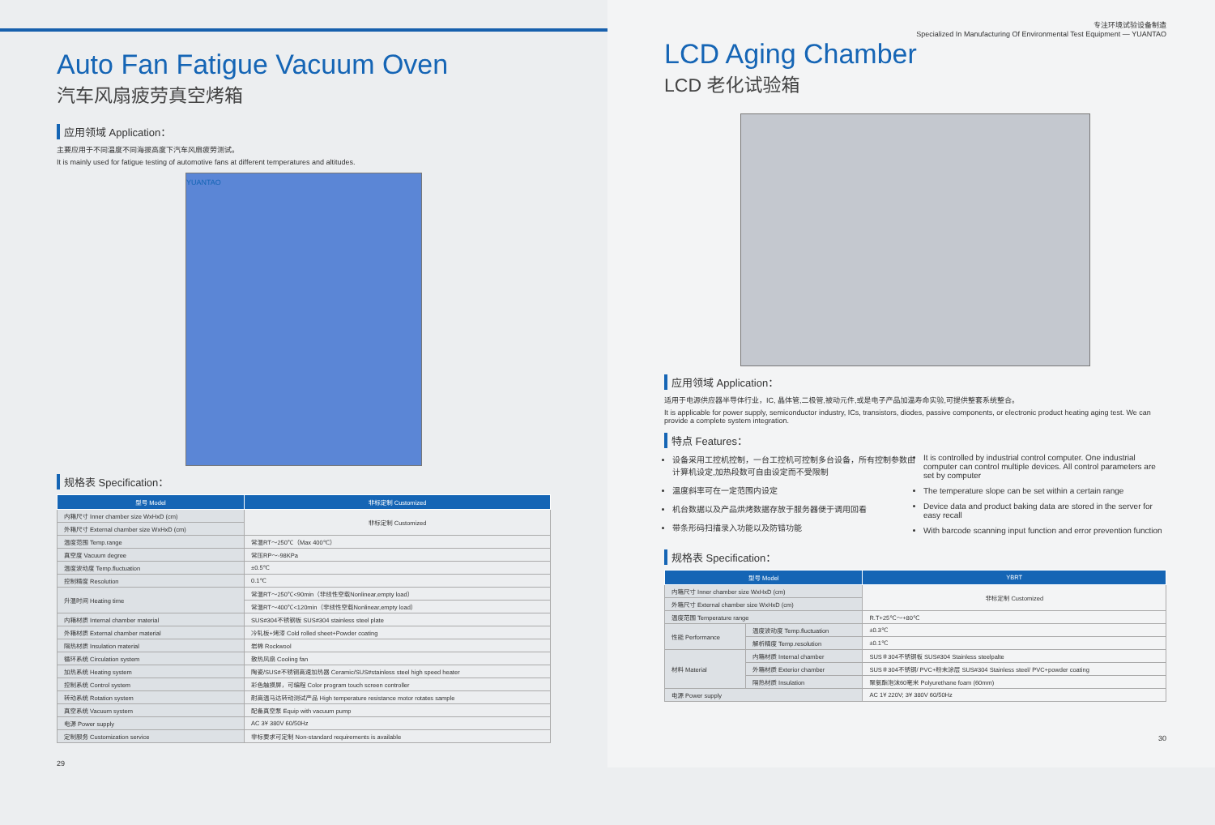Auto Fan Fatigue Vacuum Oven
汽车风扇疲劳真空烤箱
应用领域 Application：
主要应用于不同温度不同海拔高度下汽车风扇疲劳测试。
It is mainly used for fatigue testing of automotive fans at different temperatures and altitudes.
YUANTAO
规格表 Specification：
| 型号 Model | 非标定制 Customized |
| --- | --- |
| 内箱尺寸 Inner chamber size WxHxD (cm) | 非标定制 Customized |
| 外箱尺寸 External chamber size WxHxD (cm) | |
| 温度范围 Temp.range | 常温RT～250℃（Max 400℃） |
| 真空度 Vacuum degree | 常压RP～-98KPa |
| 温度波动度 Temp.fluctuation | ±0.5℃ |
| 控制精度 Resolution | 0.1℃ |
| 升温时间 Heating time | 常温RT～250℃<90min（非线性空载Nonlinear,empty load） |
| | 常温RT～400℃<120min（非线性空载Nonlinear,empty load） |
| 内箱材质 Internal chamber material | SUS#304不锈钢板 SUS#304 stainless steel plate |
| 外箱材质 External chamber material | 冷轧板+烤漆 Cold rolled sheet+Powder coating |
| 隔热材质 Insulation material | 岩棉 Rockwool |
| 循环系统 Circulation system | 散热风扇 Cooling fan |
| 加热系统 Heating system | 陶瓷/SUS#不锈钢高速加热器 Ceramic/SUS#stainless steel high speed heater |
| 控制系统 Control system | 彩色触摸屏，可编程 Color program touch screen controller |
| 转动系统 Rotation system | 耐高温马达转动测试产品 High temperature resistance motor rotates sample |
| 真空系统 Vacuum system | 配备真空泵 Equip with vacuum pump |
| 电源 Power supply | AC 3Ұ 380V 60/50Hz |
| 定制服务 Customization service | 非标要求可定制 Non-standard requirements is available |
29
专注环境试验设备制造
Specialized In Manufacturing Of Environmental Test Equipment — YUANTAO
LCD Aging Chamber
LCD 老化试验箱
应用领域 Application：
适用于电源供应器半导体行业，IC, 晶体管,二极管,被动元件,或是电子产品加温寿命实验,可提供整套系统整合。
It is applicable for power supply, semiconductor industry, ICs, transistors, diodes, passive components, or electronic product heating aging test. We can provide a complete system integration.
特点 Features：
设备采用工控机控制，一台工控机可控制多台设备，所有控制参数由计算机设定,加热段数可自由设定而不受限制
温度斜率可在一定范围内设定
机台数据以及产品烘烤数据存放于服务器便于调用回看
带条形码扫描录入功能以及防错功能
It is controlled by industrial control computer. One industrial computer can control multiple devices. All control parameters are set by computer
The temperature slope can be set within a certain range
Device data and product baking data are stored in the server for easy recall
With barcode scanning input function and error prevention function
规格表 Specification：
| 型号 Model | | YBRT |
| --- | --- | --- |
| 内箱尺寸 Inner chamber size WxHxD (cm) | | 非标定制 Customized |
| 外箱尺寸 External chamber size WxHxD (cm) | | |
| 温度范围 Temperature range | | R.T+25℃～+80℃ |
| 性能 Performance | 温度波动度 Temp.fluctuation | ±0.3℃ |
| | 解析精度 Temp.resolution | ±0.1℃ |
| 材料 Material | 内箱材质 Internal chamber | SUS＃304不锈钢板 SUS#304 Stainless steelpalte |
| | 外箱材质 Exterior chamber | SUS＃304不锈钢/ PVC+粉末涂层 SUS#304 Stainless steel/ PVC+powder coating |
| | 隔热材质 Insulation | 聚氨酯泡沫60毫米 Polyurethane foam (60mm) |
| 电源 Power supply | | AC 1Ұ 220V; 3Ұ 380V 60/50Hz |
30